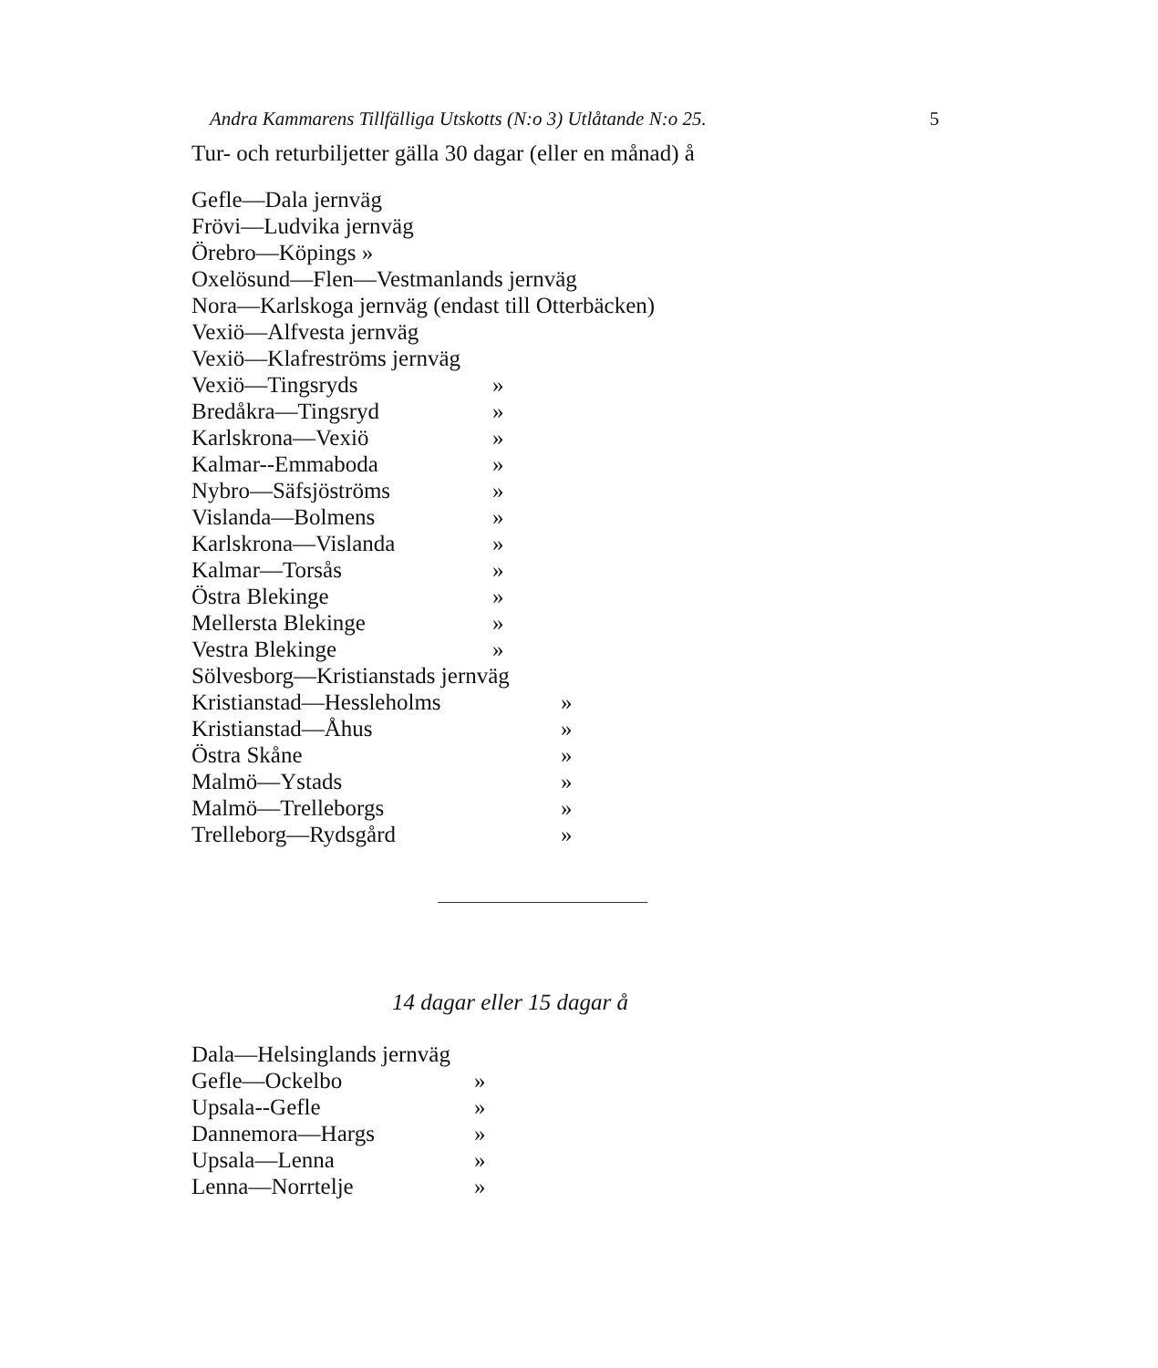Andra Kammarens Tillfälliga Utskotts (N:o 3) Utlåtande N:o 25. 5
Tur- och returbiljetter gälla 30 dagar (eller en månad) å
Gefle—Dala jernväg
Frövi—Ludvika jernväg
Örebro—Köpings »
Oxelösund—Flen—Vestmanlands jernväg
Nora—Karlskoga jernväg (endast till Otterbäcken)
Vexiö—Alfvesta jernväg
Vexiö—Klafreströms jernväg
Vexiö—Tingsryds »
Bredåkra—Tingsryd »
Karlskrona—Vexiö »
Kalmar--Emmaboda »
Nybro—Säfsjöströms »
Vislanda—Bolmens »
Karlskrona—Vislanda »
Kalmar—Torsås »
Östra Blekinge »
Mellersta Blekinge »
Vestra Blekinge »
Sölvesborg—Kristianstads jernväg
Kristianstad—Hessleholms »
Kristianstad—Åhus »
Östra Skåne »
Malmö—Ystads »
Malmö—Trelleborgs »
Trelleborg—Rydsgård »
14 dagar eller 15 dagar å
Dala—Helsinglands jernväg
Gefle—Ockelbo »
Upsala--Gefle »
Dannemora—Hargs »
Upsala—Lenna »
Lenna—Norrtelje »